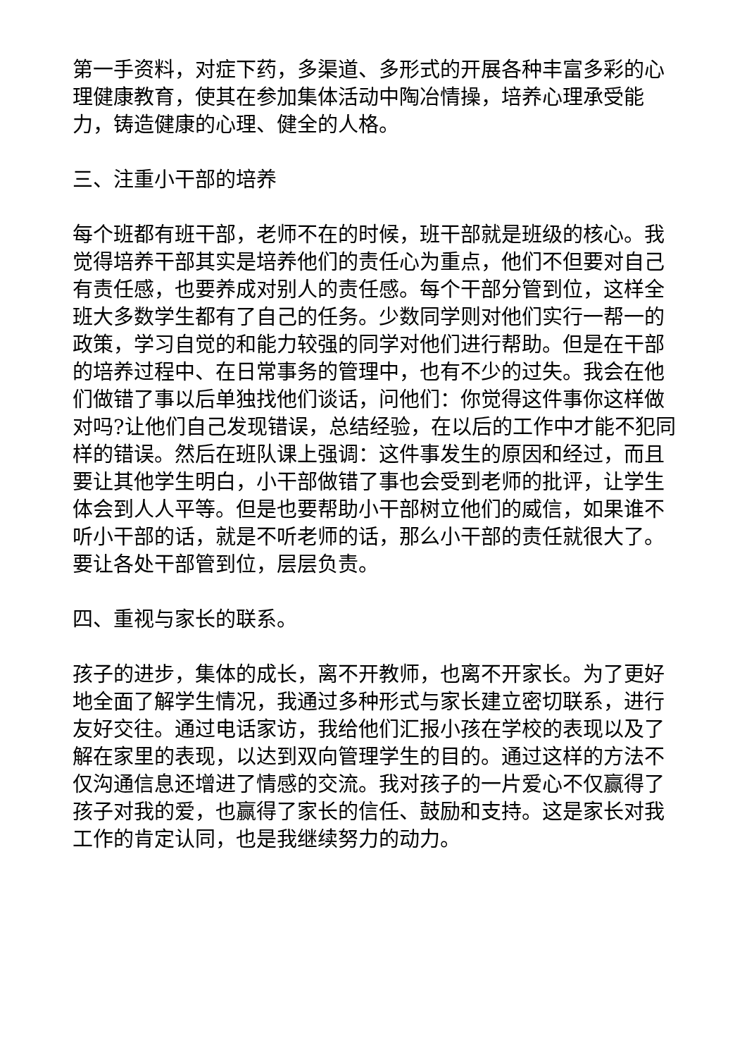第一手资料，对症下药，多渠道、多形式的开展各种丰富多彩的心理健康教育，使其在参加集体活动中陶冶情操，培养心理承受能力，铸造健康的心理、健全的人格。
三、注重小干部的培养
每个班都有班干部，老师不在的时候，班干部就是班级的核心。我觉得培养干部其实是培养他们的责任心为重点，他们不但要对自己有责任感，也要养成对别人的责任感。每个干部分管到位，这样全班大多数学生都有了自己的任务。少数同学则对他们实行一帮一的政策，学习自觉的和能力较强的同学对他们进行帮助。但是在干部的培养过程中、在日常事务的管理中，也有不少的过失。我会在他们做错了事以后单独找他们谈话，问他们：你觉得这件事你这样做对吗?让他们自己发现错误，总结经验，在以后的工作中才能不犯同样的错误。然后在班队课上强调：这件事发生的原因和经过，而且要让其他学生明白，小干部做错了事也会受到老师的批评，让学生体会到人人平等。但是也要帮助小干部树立他们的威信，如果谁不听小干部的话，就是不听老师的话，那么小干部的责任就很大了。要让各处干部管到位，层层负责。
四、重视与家长的联系。
孩子的进步，集体的成长，离不开教师，也离不开家长。为了更好地全面了解学生情况，我通过多种形式与家长建立密切联系，进行友好交往。通过电话家访，我给他们汇报小孩在学校的表现以及了解在家里的表现，以达到双向管理学生的目的。通过这样的方法不仅沟通信息还增进了情感的交流。我对孩子的一片爱心不仅赢得了孩子对我的爱，也赢得了家长的信任、鼓励和支持。这是家长对我工作的肯定认同，也是我继续努力的动力。